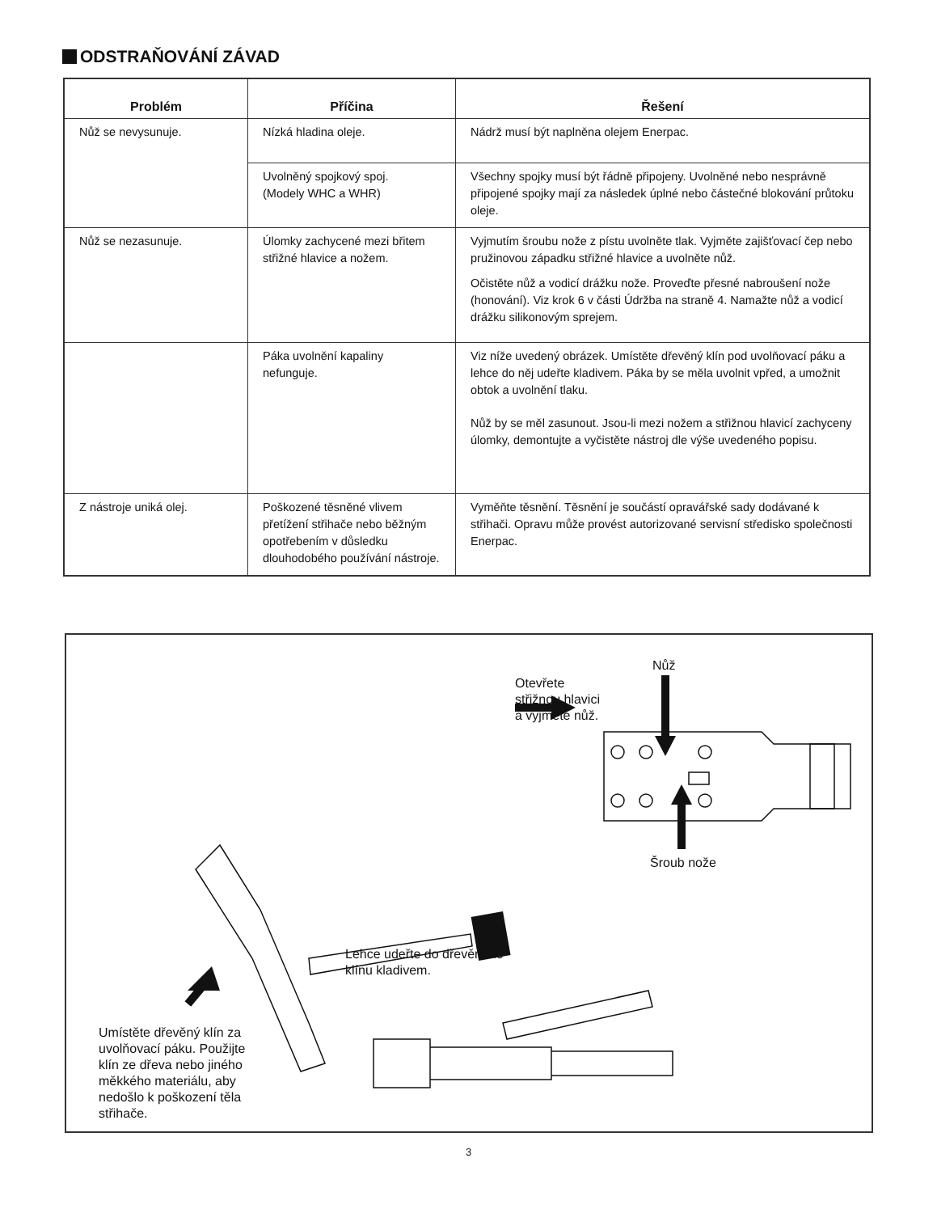ODSTRAŇOVÁNÍ ZÁVAD
| Problém | Příčina | Řešení |
| --- | --- | --- |
| Nůž se nevysunuje. | Nízká hladina oleje. | Nádrž musí být naplněna olejem Enerpac. |
| | Uvolněný spojkový spoj. (Modely WHC a WHR) | Všechny spojky musí být řádně připojeny. Uvolněné nebo nesprávně připojené spojky mají za následek úplné nebo částečné blokování průtoku oleje. |
| Nůž se nezasunuje. | Úlomky zachycené mezi břitem střižné hlavice a nožem. | Vyjmutím šroubu nože z pístu uvolněte tlak. Vyjměte zajišťovací čep nebo pružinovou západku střižné hlavice a uvolněte nůž. Očistěte nůž a vodicí drážku nože. Proveďte přesné nabroušení nože (honování). Viz krok 6 v části Údržba na straně 4. Namažte nůž a vodicí drážku silikonovým sprejem. |
| | Páka uvolnění kapaliny nefunguje. | Viz níže uvedený obrázek. Umístěte dřevěný klín pod uvolňovací páku a lehce do něj udeřte kladivem. Páka by se měla uvolnit vpřed, a umožnit obtok a uvolnění tlaku. Nůž by se měl zasunout. Jsou-li mezi nožem a střižnou hlavicí zachyceny úlomky, demontujte a vyčistěte nástroj dle výše uvedeného popisu. |
| Z nástroje uniká olej. | Poškozené těsněné vlivem přetížení střihače nebo běžným opotřebením v důsledku dlouhodobého používání nástroje. | Vyměňte těsnění. Těsnění je součástí opravářské sady dodávané k střihači. Opravu může provést autorizované servisní středisko společnosti Enerpac. |
Otevřete
střižnou hlavici
a vyjměte nůž.
Nůž
Šroub nože
Lehce udeřte do dřevěného
klínu kladivem.
Umístěte dřevěný klín za
uvolňovací páku. Použijte
klín ze dřeva nebo jiného
měkkého materiálu, aby
nedošlo k poškození těla
střihače.
3